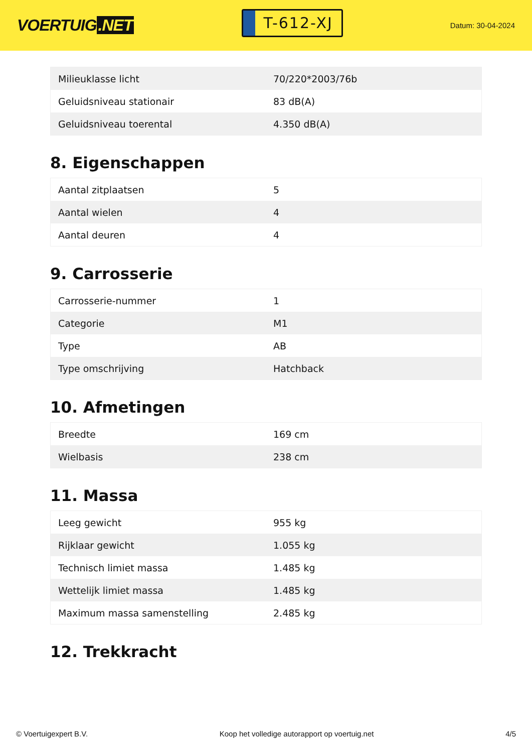VOERTUIG.NET
T-612-XJ
Datum: 30-04-2024
| Milieuklasse licht | 70/220*2003/76b |
| Geluidsniveau stationair | 83 dB(A) |
| Geluidsniveau toerental | 4.350 dB(A) |
8. Eigenschappen
| Aantal zitplaatsen | 5 |
| Aantal wielen | 4 |
| Aantal deuren | 4 |
9. Carrosserie
| Carrosserie-nummer | 1 |
| Categorie | M1 |
| Type | AB |
| Type omschrijving | Hatchback |
10. Afmetingen
| Breedte | 169 cm |
| Wielbasis | 238 cm |
11. Massa
| Leeg gewicht | 955 kg |
| Rijklaar gewicht | 1.055 kg |
| Technisch limiet massa | 1.485 kg |
| Wettelijk limiet massa | 1.485 kg |
| Maximum massa samenstelling | 2.485 kg |
12. Trekkracht
© Voertuigexpert B.V. Koop het volledige autorapport op voertuig.net 4/5